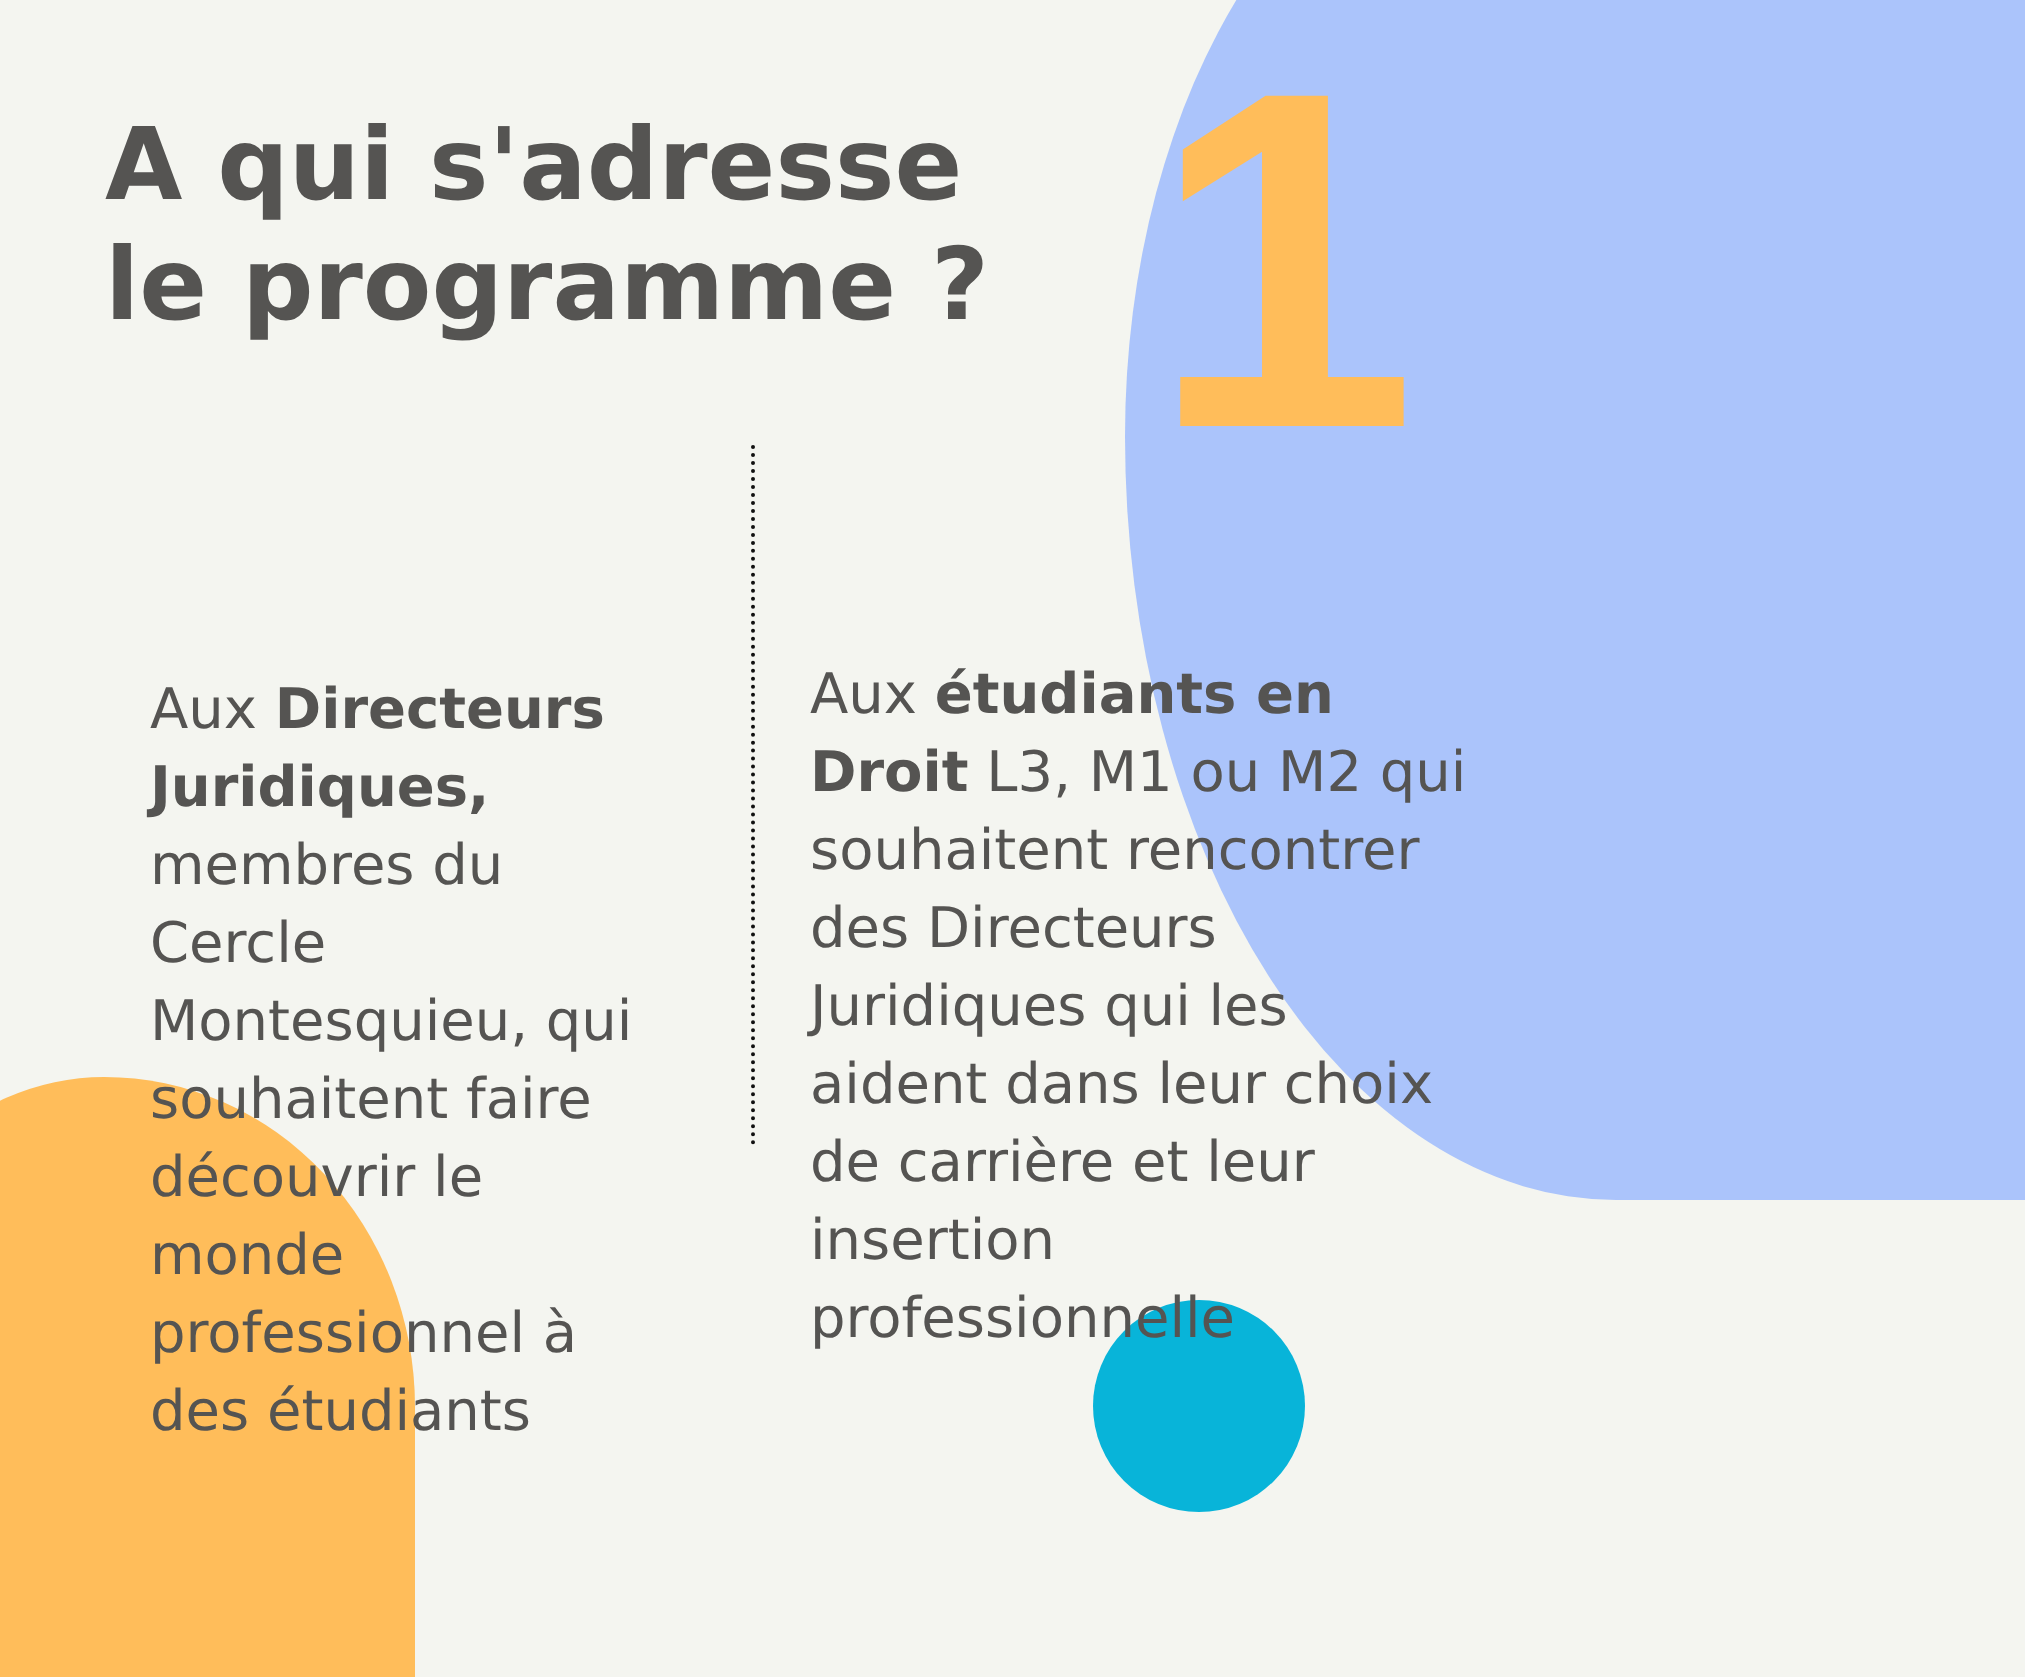1
A qui s'adresse le programme ?
Aux Directeurs Juridiques, membres du Cercle Montesquieu, qui souhaitent faire découvrir le monde professionnel à des étudiants
Aux étudiants en Droit L3, M1 ou M2 qui souhaitent rencontrer des Directeurs Juridiques qui les aident dans leur choix de carrière et leur insertion professionnelle